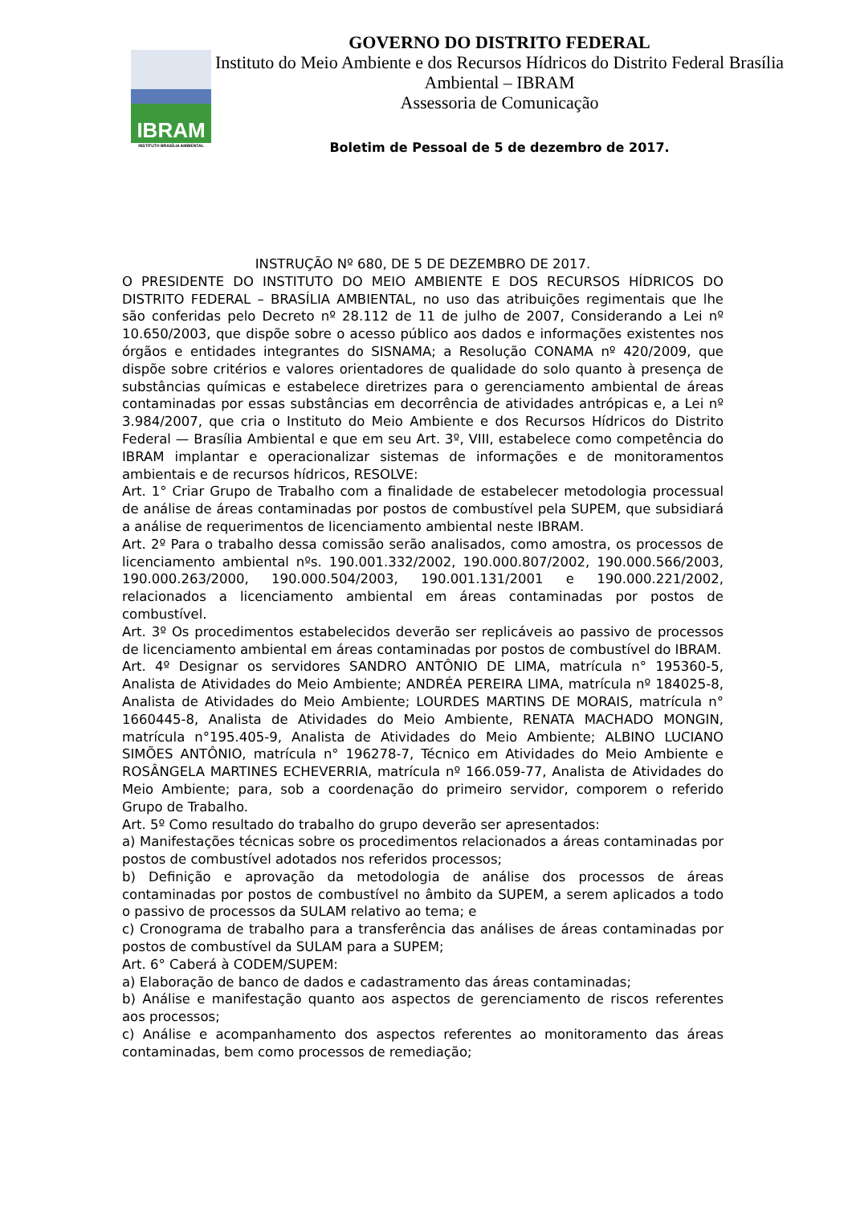IBRAM
INSTITUTO BRASÍLIA AMBIENTAL
GOVERNO DO DISTRITO FEDERAL
Instituto do Meio Ambiente e dos Recursos Hídricos do Distrito Federal Brasília Ambiental – IBRAM
Assessoria de Comunicação
Boletim de Pessoal de 5 de dezembro de 2017.
INSTRUÇÃO Nº 680, DE 5 DE DEZEMBRO DE 2017.
O PRESIDENTE DO INSTITUTO DO MEIO AMBIENTE E DOS RECURSOS HÍDRICOS DO DISTRITO FEDERAL – BRASÍLIA AMBIENTAL, no uso das atribuições regimentais que lhe são conferidas pelo Decreto nº 28.112 de 11 de julho de 2007, Considerando a Lei nº 10.650/2003, que dispõe sobre o acesso público aos dados e informações existentes nos órgãos e entidades integrantes do SISNAMA; a Resolução CONAMA nº 420/2009, que dispõe sobre critérios e valores orientadores de qualidade do solo quanto à presença de substâncias químicas e estabelece diretrizes para o gerenciamento ambiental de áreas contaminadas por essas substâncias em decorrência de atividades antrópicas e, a Lei nº 3.984/2007, que cria o Instituto do Meio Ambiente e dos Recursos Hídricos do Distrito Federal — Brasília Ambiental e que em seu Art. 3º, VIII, estabelece como competência do IBRAM implantar e operacionalizar sistemas de informações e de monitoramentos ambientais e de recursos hídricos, RESOLVE:
Art. 1° Criar Grupo de Trabalho com a finalidade de estabelecer metodologia processual de análise de áreas contaminadas por postos de combustível pela SUPEM, que subsidiará a análise de requerimentos de licenciamento ambiental neste IBRAM.
Art. 2º Para o trabalho dessa comissão serão analisados, como amostra, os processos de licenciamento ambiental nºs. 190.001.332/2002, 190.000.807/2002, 190.000.566/2003, 190.000.263/2000, 190.000.504/2003, 190.001.131/2001 e 190.000.221/2002, relacionados a licenciamento ambiental em áreas contaminadas por postos de combustível.
Art. 3º Os procedimentos estabelecidos deverão ser replicáveis ao passivo de processos de licenciamento ambiental em áreas contaminadas por postos de combustível do IBRAM.
Art. 4º Designar os servidores SANDRO ANTÔNIO DE LIMA, matrícula n° 195360-5, Analista de Atividades do Meio Ambiente; ANDRÉA PEREIRA LIMA, matrícula nº 184025-8, Analista de Atividades do Meio Ambiente; LOURDES MARTINS DE MORAIS, matrícula n° 1660445-8, Analista de Atividades do Meio Ambiente, RENATA MACHADO MONGIN, matrícula n°195.405-9, Analista de Atividades do Meio Ambiente; ALBINO LUCIANO SIMÕES ANTÔNIO, matrícula n° 196278-7, Técnico em Atividades do Meio Ambiente e ROSÂNGELA MARTINES ECHEVERRIA, matrícula nº 166.059-77, Analista de Atividades do Meio Ambiente; para, sob a coordenação do primeiro servidor, comporem o referido Grupo de Trabalho.
Art. 5º Como resultado do trabalho do grupo deverão ser apresentados:
a) Manifestações técnicas sobre os procedimentos relacionados a áreas contaminadas por postos de combustível adotados nos referidos processos;
b) Definição e aprovação da metodologia de análise dos processos de áreas contaminadas por postos de combustível no âmbito da SUPEM, a serem aplicados a todo o passivo de processos da SULAM relativo ao tema; e
c) Cronograma de trabalho para a transferência das análises de áreas contaminadas por postos de combustível da SULAM para a SUPEM;
Art. 6° Caberá à CODEM/SUPEM:
a) Elaboração de banco de dados e cadastramento das áreas contaminadas;
b) Análise e manifestação quanto aos aspectos de gerenciamento de riscos referentes aos processos;
c) Análise e acompanhamento dos aspectos referentes ao monitoramento das áreas contaminadas, bem como processos de remediação;